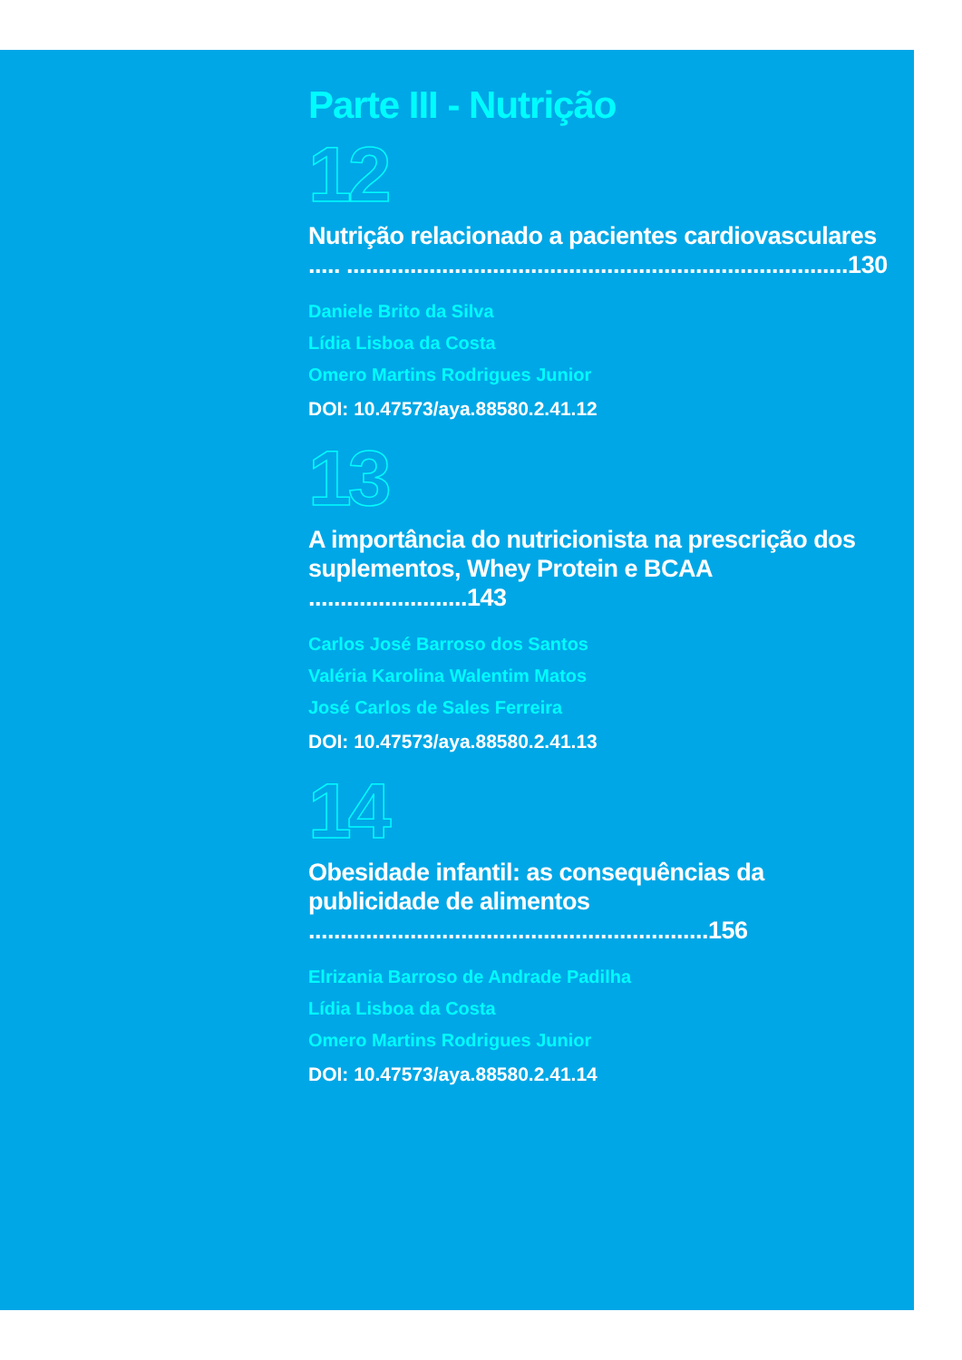Parte III - Nutrição
12
Nutrição relacionado a pacientes cardiovasculares ..... ...............................................................................130
Daniele Brito da Silva
Lídia Lisboa da Costa
Omero Martins Rodrigues Junior
DOI: 10.47573/aya.88580.2.41.12
13
A importância do nutricionista na prescrição dos suplementos, Whey Protein e BCAA .........................143
Carlos José Barroso dos Santos
Valéria Karolina Walentim Matos
José Carlos de Sales Ferreira
DOI: 10.47573/aya.88580.2.41.13
14
Obesidade infantil: as consequências da publicidade de alimentos ...............................................................156
Elrizania Barroso de Andrade Padilha
Lídia Lisboa da Costa
Omero Martins Rodrigues Junior
DOI: 10.47573/aya.88580.2.41.14